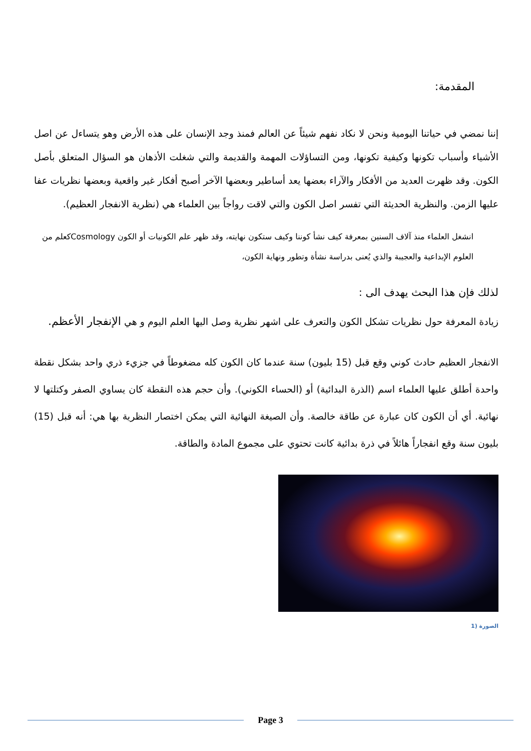المقدمة:
إننا نمضي في حياتنا اليومية ونحن لا نكاد نفهم شيئاً عن العالم فمنذ وجد الإنسان على هذه الأرض وهو يتساءل عن اصل الأشياء وأسباب تكونها وكيفية تكونها، ومن التساؤلات المهمة والقديمة والتي شغلت الأذهان هو السؤال المتعلق بأصل الكون. وقد ظهرت العديد من الأفكار والآراء بعضها يعد أساطير وبعضها الآخر أصبح أفكار غير واقعية وبعضها نظريات عفا عليها الزمن. والنظرية الحديثة التي تفسر اصل الكون والتي لاقت رواجاً بين العلماء هي (نظرية الانفجار العظيم).
انشغل العلماء منذ آلاف السنين بمعرفة كيف نشأ كوننا وكيف ستكون نهايته، وقد ظهر علم الكونيات أو الكون Cosmologyكعلم من العلوم الإبداعية والعجيبة والذي يُعنى بدراسة نشأة وتطور ونهاية الكون،
لذلك فإن هذا البحث يهدف الى :
زيادة المعرفة حول نظريات تشكل الكون والتعرف على اشهر نظرية وصل اليها العلم اليوم و هي الإنفجار الأعظم.
الانفجار العظيم حادث كوني وقع قبل (15 بليون) سنة عندما كان الكون كله مضغوطاً في جزيء ذري واحد بشكل نقطة واحدة أطلق عليها العلماء اسم (الذرة البدائية) أو (الحساء الكوني). وأن حجم هذه النقطة كان يساوي الصفر وكتلتها لا نهائية. أي أن الكون كان عبارة عن طاقة خالصة. وأن الصيغة النهائية التي يمكن اختصار النظرية بها هي: أنه قبل (15) بليون سنة وقع انفجاراً هائلاً في ذرة بدائية كانت تحتوي على مجموع المادة والطاقة.
الصورة (1
Page 3